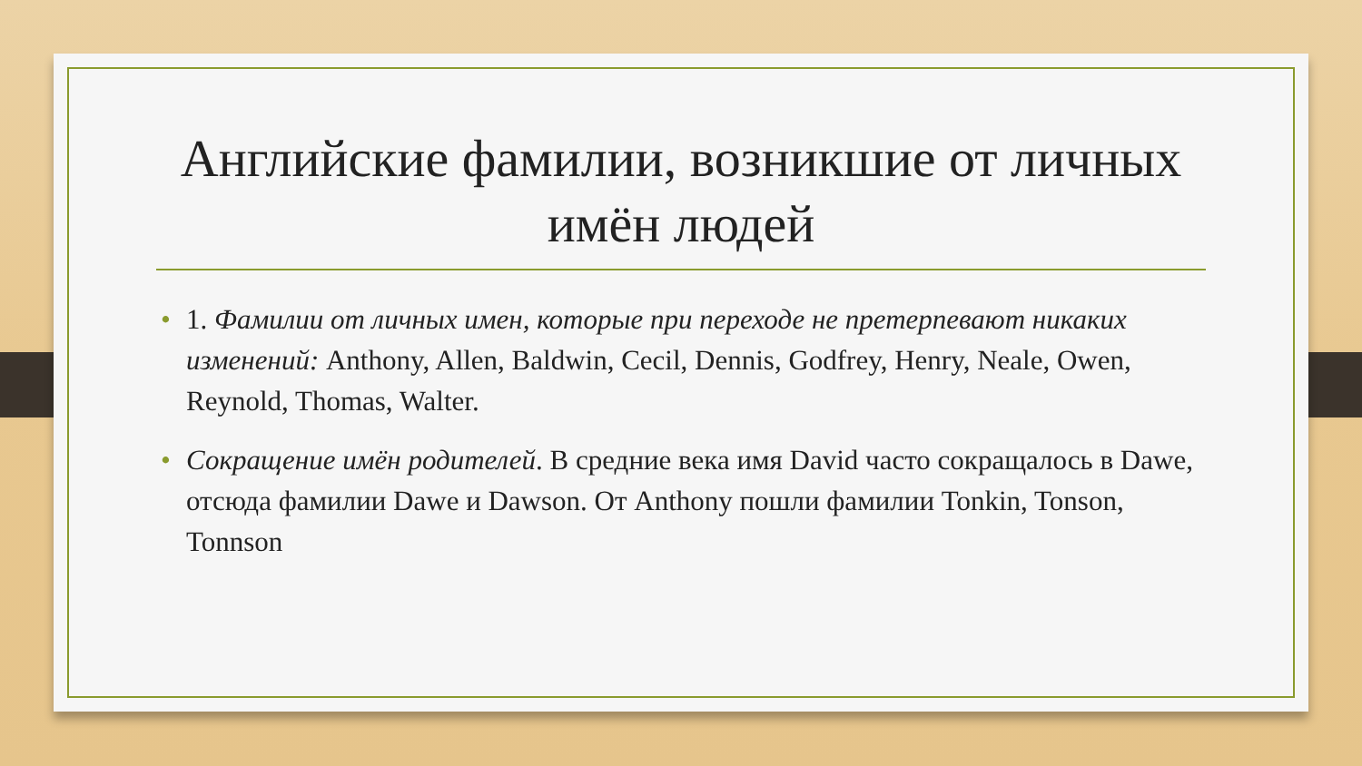Английские фамилии, возникшие от личных имён людей
• 1. Фамилии от личных имен, которые при переходе не претерпевают никаких изменений: Anthony, Allen, Baldwin, Cecil, Dennis, Godfrey, Henry, Neale, Owen, Reynold, Thomas, Walter.
• Сокращение имён родителей. В средние века имя David часто сокращалось в Dawe, отсюда фамилии Dawe и Dawson. От Anthony пошли фамилии Tonkin, Tonson, Tonnson